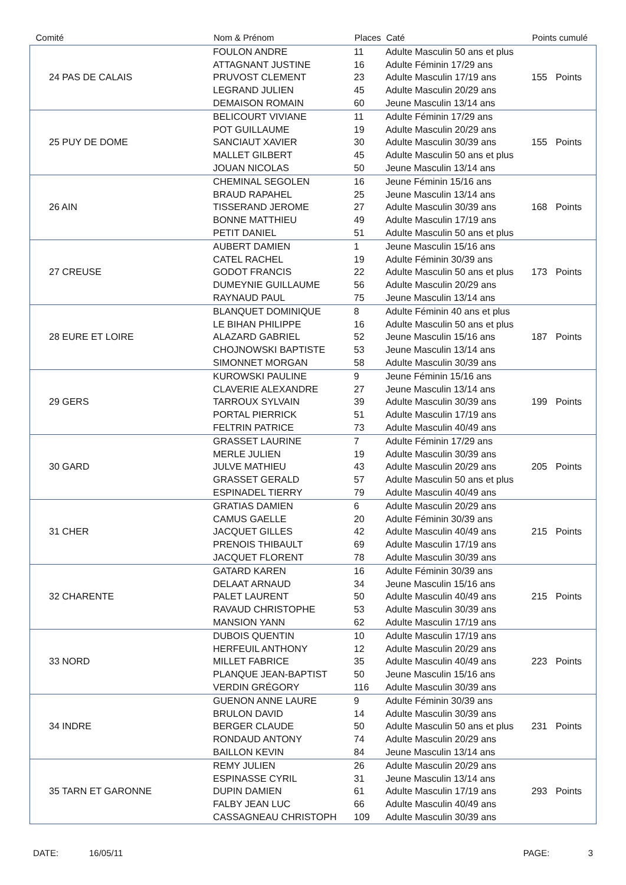| Comité | Nom & Prénom | Places | Caté | Points cumulé | |
| --- | --- | --- | --- | --- | --- |
| 24 PAS DE CALAIS | FOULON ANDRE | 11 | Adulte Masculin 50 ans et plus | 155 | Points |
| | ATTAGNANT JUSTINE | 16 | Adulte Féminin 17/29 ans | | |
| | PRUVOST CLEMENT | 23 | Adulte Masculin 17/19 ans | | |
| | LEGRAND JULIEN | 45 | Adulte Masculin 20/29 ans | | |
| | DEMAISON ROMAIN | 60 | Jeune Masculin 13/14 ans | | |
| 25 PUY DE DOME | BELICOURT VIVIANE | 11 | Adulte Féminin 17/29 ans | 155 | Points |
| | POT GUILLAUME | 19 | Adulte Masculin 20/29 ans | | |
| | SANCIAUT XAVIER | 30 | Adulte Masculin 30/39 ans | | |
| | MALLET GILBERT | 45 | Adulte Masculin 50 ans et plus | | |
| | JOUAN NICOLAS | 50 | Jeune Masculin 13/14 ans | | |
| 26 AIN | CHEMINAL SEGOLEN | 16 | Jeune Féminin 15/16 ans | 168 | Points |
| | BRAUD RAPAHEL | 25 | Jeune Masculin 13/14 ans | | |
| | TISSERAND JEROME | 27 | Adulte Masculin 30/39 ans | | |
| | BONNE MATTHIEU | 49 | Adulte Masculin 17/19 ans | | |
| | PETIT DANIEL | 51 | Adulte Masculin 50 ans et plus | | |
| 27 CREUSE | AUBERT DAMIEN | 1 | Jeune Masculin 15/16 ans | 173 | Points |
| | CATEL RACHEL | 19 | Adulte Féminin 30/39 ans | | |
| | GODOT FRANCIS | 22 | Adulte Masculin 50 ans et plus | | |
| | DUMEYNIE GUILLAUME | 56 | Adulte Masculin 20/29 ans | | |
| | RAYNAUD PAUL | 75 | Jeune Masculin 13/14 ans | | |
| 28 EURE ET LOIRE | BLANQUET DOMINIQUE | 8 | Adulte Féminin 40 ans et plus | 187 | Points |
| | LE BIHAN PHILIPPE | 16 | Adulte Masculin 50 ans et plus | | |
| | ALAZARD GABRIEL | 52 | Jeune Masculin 15/16 ans | | |
| | CHOJNOWSKI BAPTISTE | 53 | Jeune Masculin 13/14 ans | | |
| | SIMONNET MORGAN | 58 | Adulte Masculin 30/39 ans | | |
| 29 GERS | KUROWSKI PAULINE | 9 | Jeune Féminin 15/16 ans | 199 | Points |
| | CLAVERIE ALEXANDRE | 27 | Jeune Masculin 13/14 ans | | |
| | TARROUX SYLVAIN | 39 | Adulte Masculin 30/39 ans | | |
| | PORTAL PIERRICK | 51 | Adulte Masculin 17/19 ans | | |
| | FELTRIN PATRICE | 73 | Adulte Masculin 40/49 ans | | |
| 30 GARD | GRASSET LAURINE | 7 | Adulte Féminin 17/29 ans | 205 | Points |
| | MERLE JULIEN | 19 | Adulte Masculin 30/39 ans | | |
| | JULVE MATHIEU | 43 | Adulte Masculin 20/29 ans | | |
| | GRASSET GERALD | 57 | Adulte Masculin 50 ans et plus | | |
| | ESPINADEL TIERRY | 79 | Adulte Masculin 40/49 ans | | |
| 31 CHER | GRATIAS DAMIEN | 6 | Adulte Masculin 20/29 ans | 215 | Points |
| | CAMUS GAELLE | 20 | Adulte Féminin 30/39 ans | | |
| | JACQUET GILLES | 42 | Adulte Masculin 40/49 ans | | |
| | PRENOIS THIBAULT | 69 | Adulte Masculin 17/19 ans | | |
| | JACQUET FLORENT | 78 | Adulte Masculin 30/39 ans | | |
| 32 CHARENTE | GATARD KAREN | 16 | Adulte Féminin 30/39 ans | 215 | Points |
| | DELAAT ARNAUD | 34 | Jeune Masculin 15/16 ans | | |
| | PALET LAURENT | 50 | Adulte Masculin 40/49 ans | | |
| | RAVAUD CHRISTOPHE | 53 | Adulte Masculin 30/39 ans | | |
| | MANSION YANN | 62 | Adulte Masculin 17/19 ans | | |
| 33 NORD | DUBOIS QUENTIN | 10 | Adulte Masculin 17/19 ans | 223 | Points |
| | HERFEUIL ANTHONY | 12 | Adulte Masculin 20/29 ans | | |
| | MILLET FABRICE | 35 | Adulte Masculin 40/49 ans | | |
| | PLANQUE JEAN-BAPTIST | 50 | Jeune Masculin 15/16 ans | | |
| | VERDIN GRÉGORY | 116 | Adulte Masculin 30/39 ans | | |
| 34 INDRE | GUENON ANNE LAURE | 9 | Adulte Féminin 30/39 ans | 231 | Points |
| | BRULON DAVID | 14 | Adulte Masculin 30/39 ans | | |
| | BERGER CLAUDE | 50 | Adulte Masculin 50 ans et plus | | |
| | RONDAUD ANTONY | 74 | Adulte Masculin 20/29 ans | | |
| | BAILLON KEVIN | 84 | Jeune Masculin 13/14 ans | | |
| 35 TARN ET GARONNE | REMY JULIEN | 26 | Adulte Masculin 20/29 ans | 293 | Points |
| | ESPINASSE CYRIL | 31 | Jeune Masculin 13/14 ans | | |
| | DUPIN DAMIEN | 61 | Adulte Masculin 17/19 ans | | |
| | FALBY JEAN LUC | 66 | Adulte Masculin 40/49 ans | | |
| | CASSAGNEAU CHRISTOPH | 109 | Adulte Masculin 30/39 ans | | |
DATE: 16/05/11 PAGE: 3